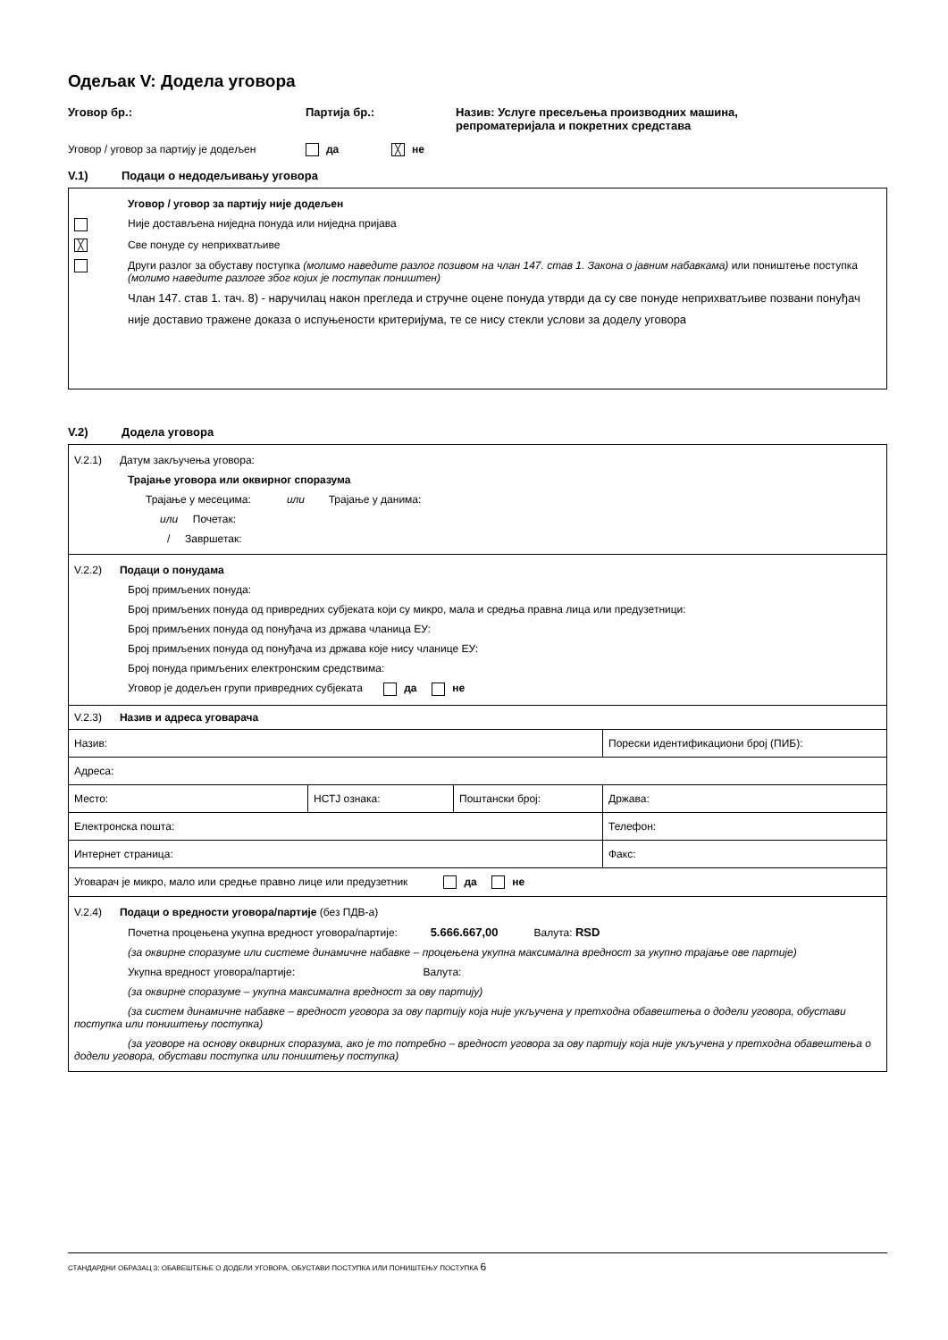Одељак V: Додела уговора
Уговор бр.: Партија бр.: Назив: Услуге пресељења производних машина,
репроматеријала и покретних средстава
Уговор / уговор за партију је додељен
да
╳ не
V.1) Подаци о недодељивању уговора
Уговор / уговор за партију није додељен
Није достављена ниједна понуда или ниједна пријава
╳ Све понуде су неприхватљиве
Други разлог за обуставу поступка (молимо наведите разлог позивом на члан 147. став 1. Закона о јавним набавкама) или поништење поступка (молимо наведите разлоге због којих је поступак поништен)
Члан 147. став 1. тач. 8) - наручилац након прегледа и стручне оцене понуда утврди да су све понуде неприхватљиве позвани понуђач није доставио тражене доказа о испуњености критеријума, те се нису стекли услови за доделу уговора
V.2) Додела уговора
V.2.1) Датум закључења уговора:
Трајање уговора или оквирног споразума
Трајање у месецима: или Трајање у данима:
или Почетак:
/ Завршетак:
V.2.2) Подаци о понудама
Број примљених понуда:
Број примљених понуда од привредних субјеката који су микро, мала и средња правна лица или предузетници:
Број примљених понуда од понуђача из држава чланица ЕУ:
Број примљених понуда од понуђача из држава које нису чланице ЕУ:
Број понуда примљених електронским средствима:
Уговор је додељен групи привредних субјеката да не
V.2.3) Назив и адреса уговарача
| Назив: | | | Порески идентификациони број (ПИБ): |
| Адреса: | | | |
| Место: | НСТЈ ознака: | Поштански број: | Држава: |
| Електронска пошта: | | | Телефон: |
| Интернет страница: | | | Факс: |
| Уговарач је микро, мало или средње правно лице или предузетник да не | | | |
V.2.4) Подаци о вредности уговора/партије (без ПДВ-а)
Почетна процењена укупна вредност уговора/партије: 5.666.667,00 Валута: RSD
(за оквирне споразуме или системе динамичне набавке – процењена укупна максимална вредност за укупно трајање ове партије)
Укупна вредност уговора/партије: Валута:
(за оквирне споразуме – укупна максимална вредност за ову партију)
(за систем динамичне набавке – вредност уговора за ову партију која није укључена у претходна обавештења о додели уговора, обустави поступка или поништењу поступка)
(за уговоре на основу оквирних споразума, ако је то потребно – вредност уговора за ову партију која није укључена у претходна обавештења о додели уговора, обустави поступка или поништењу поступка)
СТАНДАРДНИ ОБРАЗАЦ 3: ОБАВЕШТЕЊЕ О ДОДЕЛИ УГОВОРА, ОБУСТАВИ ПОСТУПКА ИЛИ ПОНИШТЕЊУ ПОСТУПКА 6